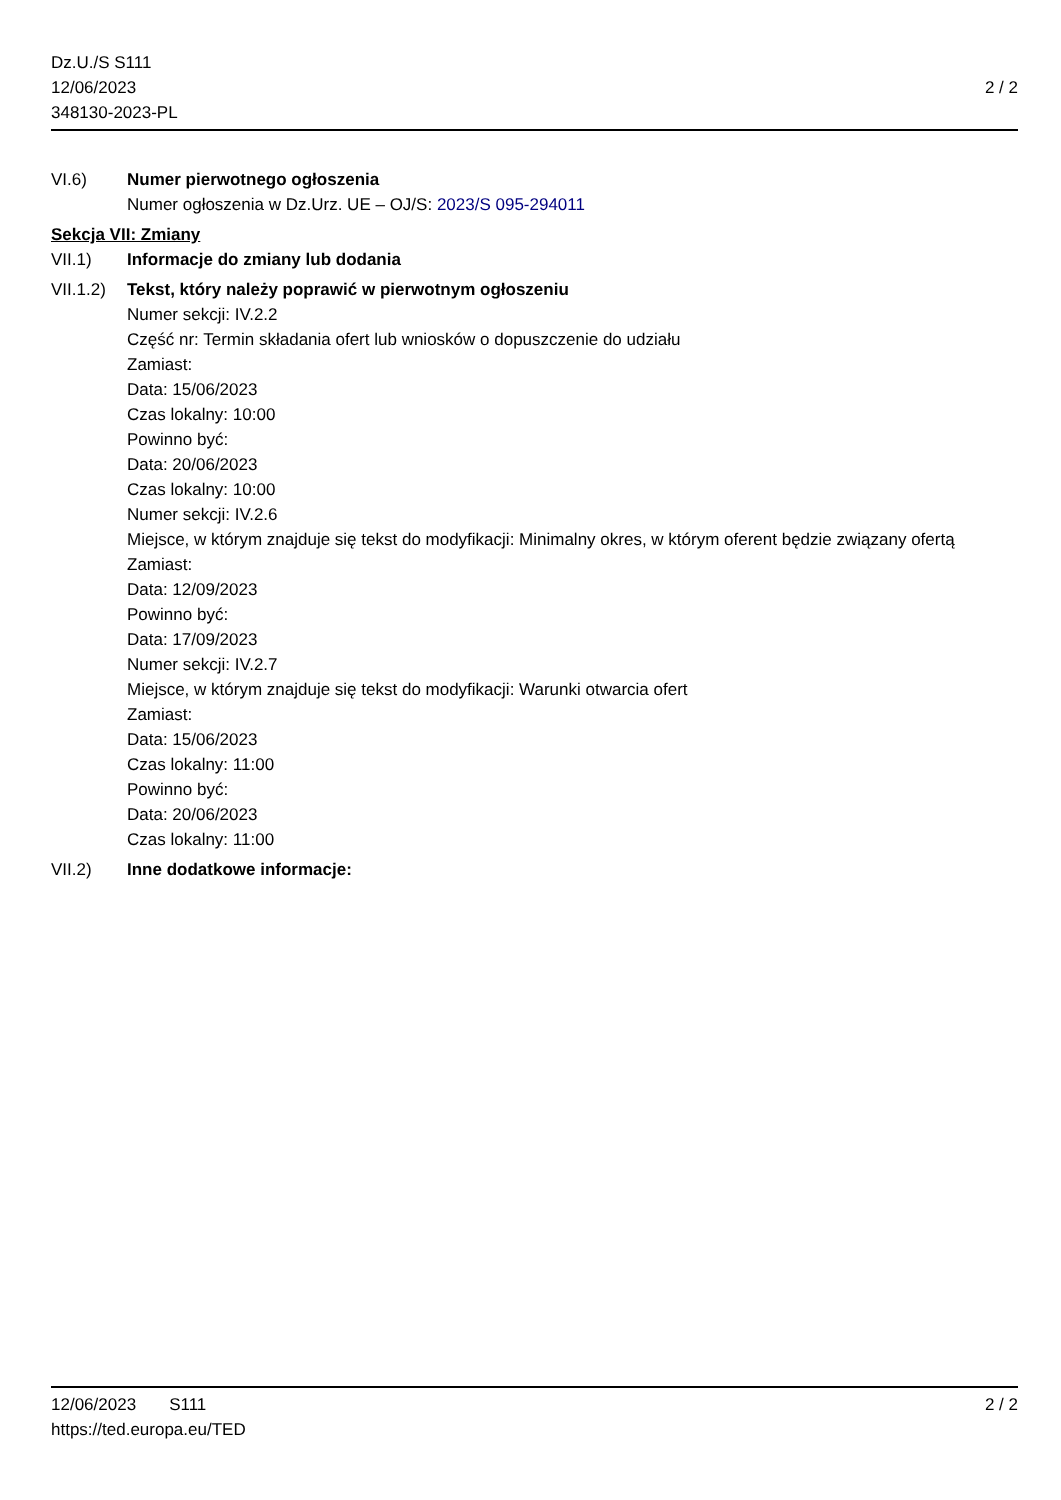Dz.U./S S111
12/06/2023
348130-2023-PL
2 / 2
VI.6) Numer pierwotnego ogłoszenia
Numer ogłoszenia w Dz.Urz. UE – OJ/S: 2023/S 095-294011
Sekcja VII: Zmiany
VII.1) Informacje do zmiany lub dodania
VII.1.2)
Tekst, który należy poprawić w pierwotnym ogłoszeniu
Numer sekcji: IV.2.2
Część nr: Termin składania ofert lub wniosków o dopuszczenie do udziału
Zamiast:
Data: 15/06/2023
Czas lokalny: 10:00
Powinno być:
Data: 20/06/2023
Czas lokalny: 10:00
Numer sekcji: IV.2.6
Miejsce, w którym znajduje się tekst do modyfikacji: Minimalny okres, w którym oferent będzie związany ofertą
Zamiast:
Data: 12/09/2023
Powinno być:
Data: 17/09/2023
Numer sekcji: IV.2.7
Miejsce, w którym znajduje się tekst do modyfikacji: Warunki otwarcia ofert
Zamiast:
Data: 15/06/2023
Czas lokalny: 11:00
Powinno być:
Data: 20/06/2023
Czas lokalny: 11:00
VII.2) Inne dodatkowe informacje:
12/06/2023 S111 2 / 2
https://ted.europa.eu/TED